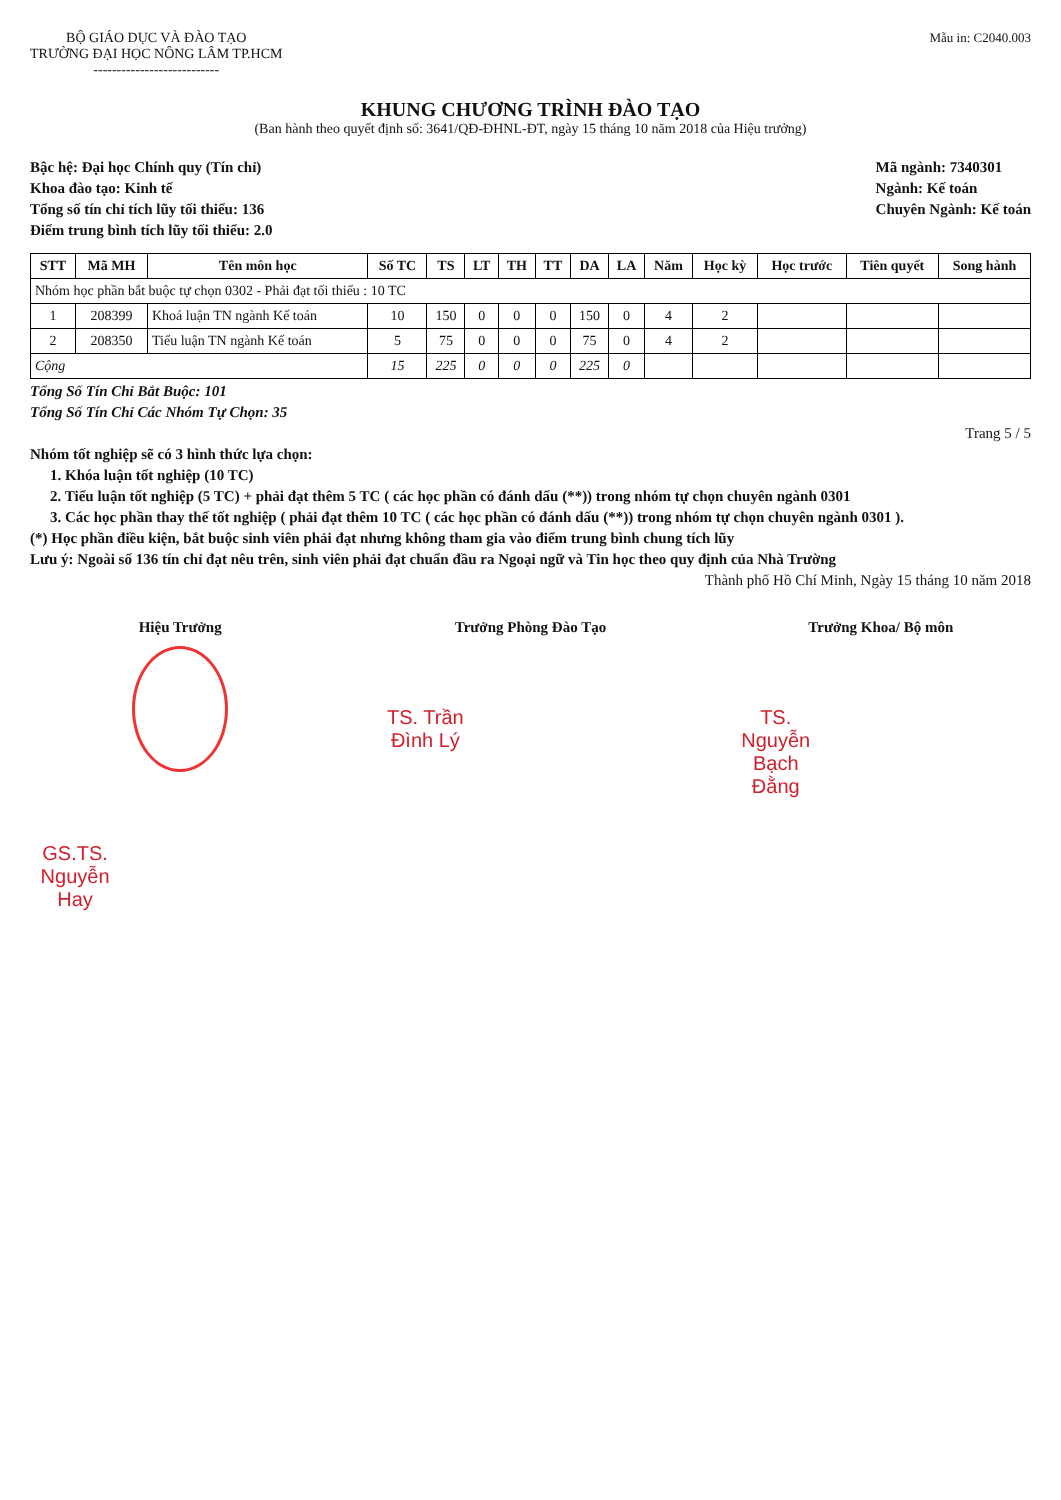BỘ GIÁO DỤC VÀ ĐÀO TẠO
TRƯỜNG ĐẠI HỌC NÔNG LÂM TP.HCM
---------------------------
Mẫu in: C2040.003
KHUNG CHƯƠNG TRÌNH ĐÀO TẠO
(Ban hành theo quyết định số: 3641/QĐ-ĐHNL-ĐT, ngày 15 tháng 10 năm 2018 của Hiệu trưởng)
Bậc hệ: Đại học Chính quy (Tín chỉ)
Khoa đào tạo: Kinh tế
Tổng số tín chỉ tích lũy tối thiểu: 136
Điểm trung bình tích lũy tối thiểu: 2.0
Mã ngành: 7340301
Ngành: Kế toán
Chuyên Ngành: Kế toán
| STT | Mã MH | Tên môn học | Số TC | TS | LT | TH | TT | DA | LA | Năm | Học kỳ | Học trước | Tiên quyết | Song hành |
| --- | --- | --- | --- | --- | --- | --- | --- | --- | --- | --- | --- | --- | --- | --- |
| Nhóm học phần bắt buộc tự chọn 0302 - Phải đạt tối thiểu : 10 TC | | | | | | | | | | | | | | |
| 1 | 208399 | Khoá luận TN ngành Kế toán | 10 | 150 | 0 | 0 | 0 | 150 | 0 | 4 | 2 | | | |
| 2 | 208350 | Tiểu luận TN ngành Kế toán | 5 | 75 | 0 | 0 | 0 | 75 | 0 | 4 | 2 | | | |
| Cộng | | | 15 | 225 | 0 | 0 | 0 | 225 | 0 | | | | | |
Tổng Số Tín Chỉ Bắt Buộc: 101
Tổng Số Tín Chỉ Các Nhóm Tự Chọn: 35
Trang 5 / 5
Nhóm tốt nghiệp sẽ có 3 hình thức lựa chọn:
1. Khóa luận tốt nghiệp (10 TC)
2. Tiểu luận tốt nghiệp (5 TC) + phải đạt thêm 5 TC ( các học phần có đánh dấu (**)) trong nhóm tự chọn chuyên ngành 0301
3. Các học phần thay thế tốt nghiệp ( phải đạt thêm 10 TC ( các học phần có đánh dấu (**)) trong nhóm tự chọn chuyên ngành 0301 ).
(*) Học phần điều kiện, bắt buộc sinh viên phải đạt nhưng không tham gia vào điểm trung bình chung tích lũy
Lưu ý: Ngoài số 136 tín chỉ đạt nêu trên, sinh viên phải đạt chuẩn đầu ra Ngoại ngữ và Tin học theo quy định của Nhà Trường
Thành phố Hồ Chí Minh, Ngày 15 tháng 10 năm 2018
Hiệu Trưởng
GS.TS. Nguyễn Hay
Trưởng Phòng Đào Tạo
TS. Trần Đình Lý
Trưởng Khoa/ Bộ môn
TS. Nguyễn Bạch Đằng